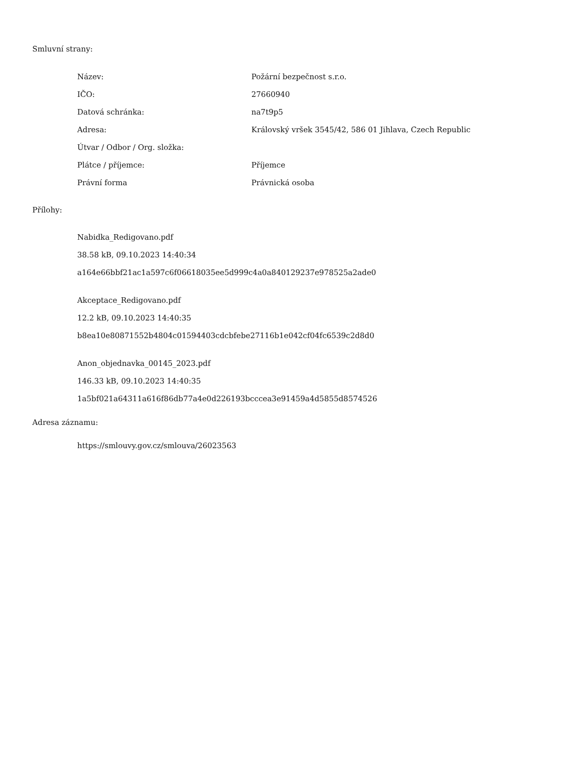Smluvní strany:
| Název: | Požární bezpečnost s.r.o. |
| IČO: | 27660940 |
| Datová schránka: | na7t9p5 |
| Adresa: | Královský vršek 3545/42, 586 01 Jihlava, Czech Republic |
| Útvar / Odbor / Org. složka: | |
| Plátce / příjemce: | Příjemce |
| Právní forma | Právnická osoba |
Přílohy:
Nabidka_Redigovano.pdf
38.58 kB, 09.10.2023 14:40:34
a164e66bbf21ac1a597c6f06618035ee5d999c4a0a840129237e978525a2ade0
Akceptace_Redigovano.pdf
12.2 kB, 09.10.2023 14:40:35
b8ea10e80871552b4804c01594403cdcbfebe27116b1e042cf04fc6539c2d8d0
Anon_objednavka_00145_2023.pdf
146.33 kB, 09.10.2023 14:40:35
1a5bf021a64311a616f86db77a4e0d226193bcccea3e91459a4d5855d8574526
Adresa záznamu:
https://smlouvy.gov.cz/smlouva/26023563